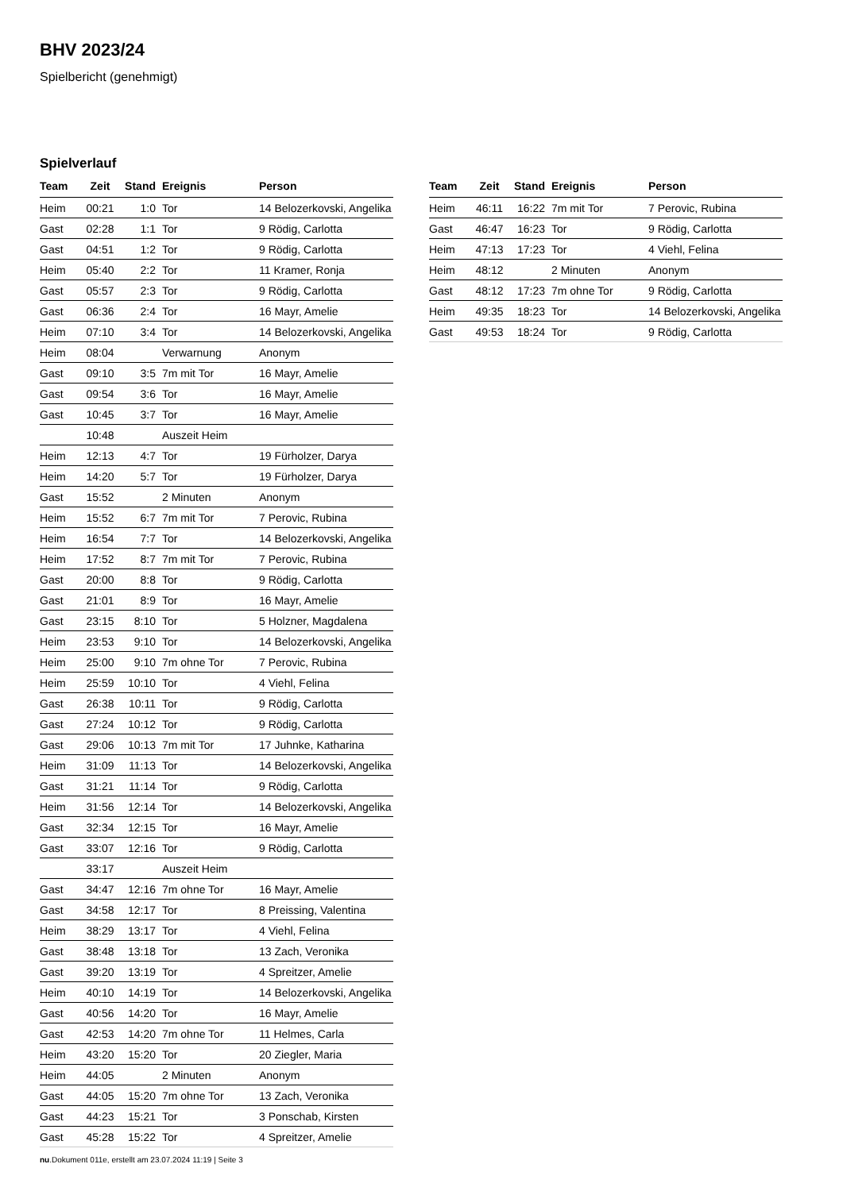BHV 2023/24
Spielbericht (genehmigt)
Spielverlauf
| Team | Zeit | Stand | Ereignis | Person |
| --- | --- | --- | --- | --- |
| Heim | 00:21 | 1:0 | Tor | 14 Belozerkovski, Angelika |
| Gast | 02:28 | 1:1 | Tor | 9 Rödig, Carlotta |
| Gast | 04:51 | 1:2 | Tor | 9 Rödig, Carlotta |
| Heim | 05:40 | 2:2 | Tor | 11 Kramer, Ronja |
| Gast | 05:57 | 2:3 | Tor | 9 Rödig, Carlotta |
| Gast | 06:36 | 2:4 | Tor | 16 Mayr, Amelie |
| Heim | 07:10 | 3:4 | Tor | 14 Belozerkovski, Angelika |
| Heim | 08:04 | | Verwarnung | Anonym |
| Gast | 09:10 | 3:5 | 7m mit Tor | 16 Mayr, Amelie |
| Gast | 09:54 | 3:6 | Tor | 16 Mayr, Amelie |
| Gast | 10:45 | 3:7 | Tor | 16 Mayr, Amelie |
| | 10:48 | | Auszeit Heim | |
| Heim | 12:13 | 4:7 | Tor | 19 Fürholzer, Darya |
| Heim | 14:20 | 5:7 | Tor | 19 Fürholzer, Darya |
| Gast | 15:52 | | 2 Minuten | Anonym |
| Heim | 15:52 | 6:7 | 7m mit Tor | 7 Perovic, Rubina |
| Heim | 16:54 | 7:7 | Tor | 14 Belozerkovski, Angelika |
| Heim | 17:52 | 8:7 | 7m mit Tor | 7 Perovic, Rubina |
| Gast | 20:00 | 8:8 | Tor | 9 Rödig, Carlotta |
| Gast | 21:01 | 8:9 | Tor | 16 Mayr, Amelie |
| Gast | 23:15 | 8:10 | Tor | 5 Holzner, Magdalena |
| Heim | 23:53 | 9:10 | Tor | 14 Belozerkovski, Angelika |
| Heim | 25:00 | 9:10 | 7m ohne Tor | 7 Perovic, Rubina |
| Heim | 25:59 | 10:10 | Tor | 4 Viehl, Felina |
| Gast | 26:38 | 10:11 | Tor | 9 Rödig, Carlotta |
| Gast | 27:24 | 10:12 | Tor | 9 Rödig, Carlotta |
| Gast | 29:06 | 10:13 | 7m mit Tor | 17 Juhnke, Katharina |
| Heim | 31:09 | 11:13 | Tor | 14 Belozerkovski, Angelika |
| Gast | 31:21 | 11:14 | Tor | 9 Rödig, Carlotta |
| Heim | 31:56 | 12:14 | Tor | 14 Belozerkovski, Angelika |
| Gast | 32:34 | 12:15 | Tor | 16 Mayr, Amelie |
| Gast | 33:07 | 12:16 | Tor | 9 Rödig, Carlotta |
| | 33:17 | | Auszeit Heim | |
| Gast | 34:47 | 12:16 | 7m ohne Tor | 16 Mayr, Amelie |
| Gast | 34:58 | 12:17 | Tor | 8 Preissing, Valentina |
| Heim | 38:29 | 13:17 | Tor | 4 Viehl, Felina |
| Gast | 38:48 | 13:18 | Tor | 13 Zach, Veronika |
| Gast | 39:20 | 13:19 | Tor | 4 Spreitzer, Amelie |
| Heim | 40:10 | 14:19 | Tor | 14 Belozerkovski, Angelika |
| Gast | 40:56 | 14:20 | Tor | 16 Mayr, Amelie |
| Gast | 42:53 | 14:20 | 7m ohne Tor | 11 Helmes, Carla |
| Heim | 43:20 | 15:20 | Tor | 20 Ziegler, Maria |
| Heim | 44:05 | | 2 Minuten | Anonym |
| Gast | 44:05 | 15:20 | 7m ohne Tor | 13 Zach, Veronika |
| Gast | 44:23 | 15:21 | Tor | 3 Ponschab, Kirsten |
| Gast | 45:28 | 15:22 | Tor | 4 Spreitzer, Amelie |
| Team | Zeit | Stand | Ereignis | Person |
| --- | --- | --- | --- | --- |
| Heim | 46:11 | 16:22 | 7m mit Tor | 7 Perovic, Rubina |
| Gast | 46:47 | 16:23 | Tor | 9 Rödig, Carlotta |
| Heim | 47:13 | 17:23 | Tor | 4 Viehl, Felina |
| Heim | 48:12 | | 2 Minuten | Anonym |
| Gast | 48:12 | 17:23 | 7m ohne Tor | 9 Rödig, Carlotta |
| Heim | 49:35 | 18:23 | Tor | 14 Belozerkovski, Angelika |
| Gast | 49:53 | 18:24 | Tor | 9 Rödig, Carlotta |
nu.Dokument 011e, erstellt am 23.07.2024 11:19 | Seite 3